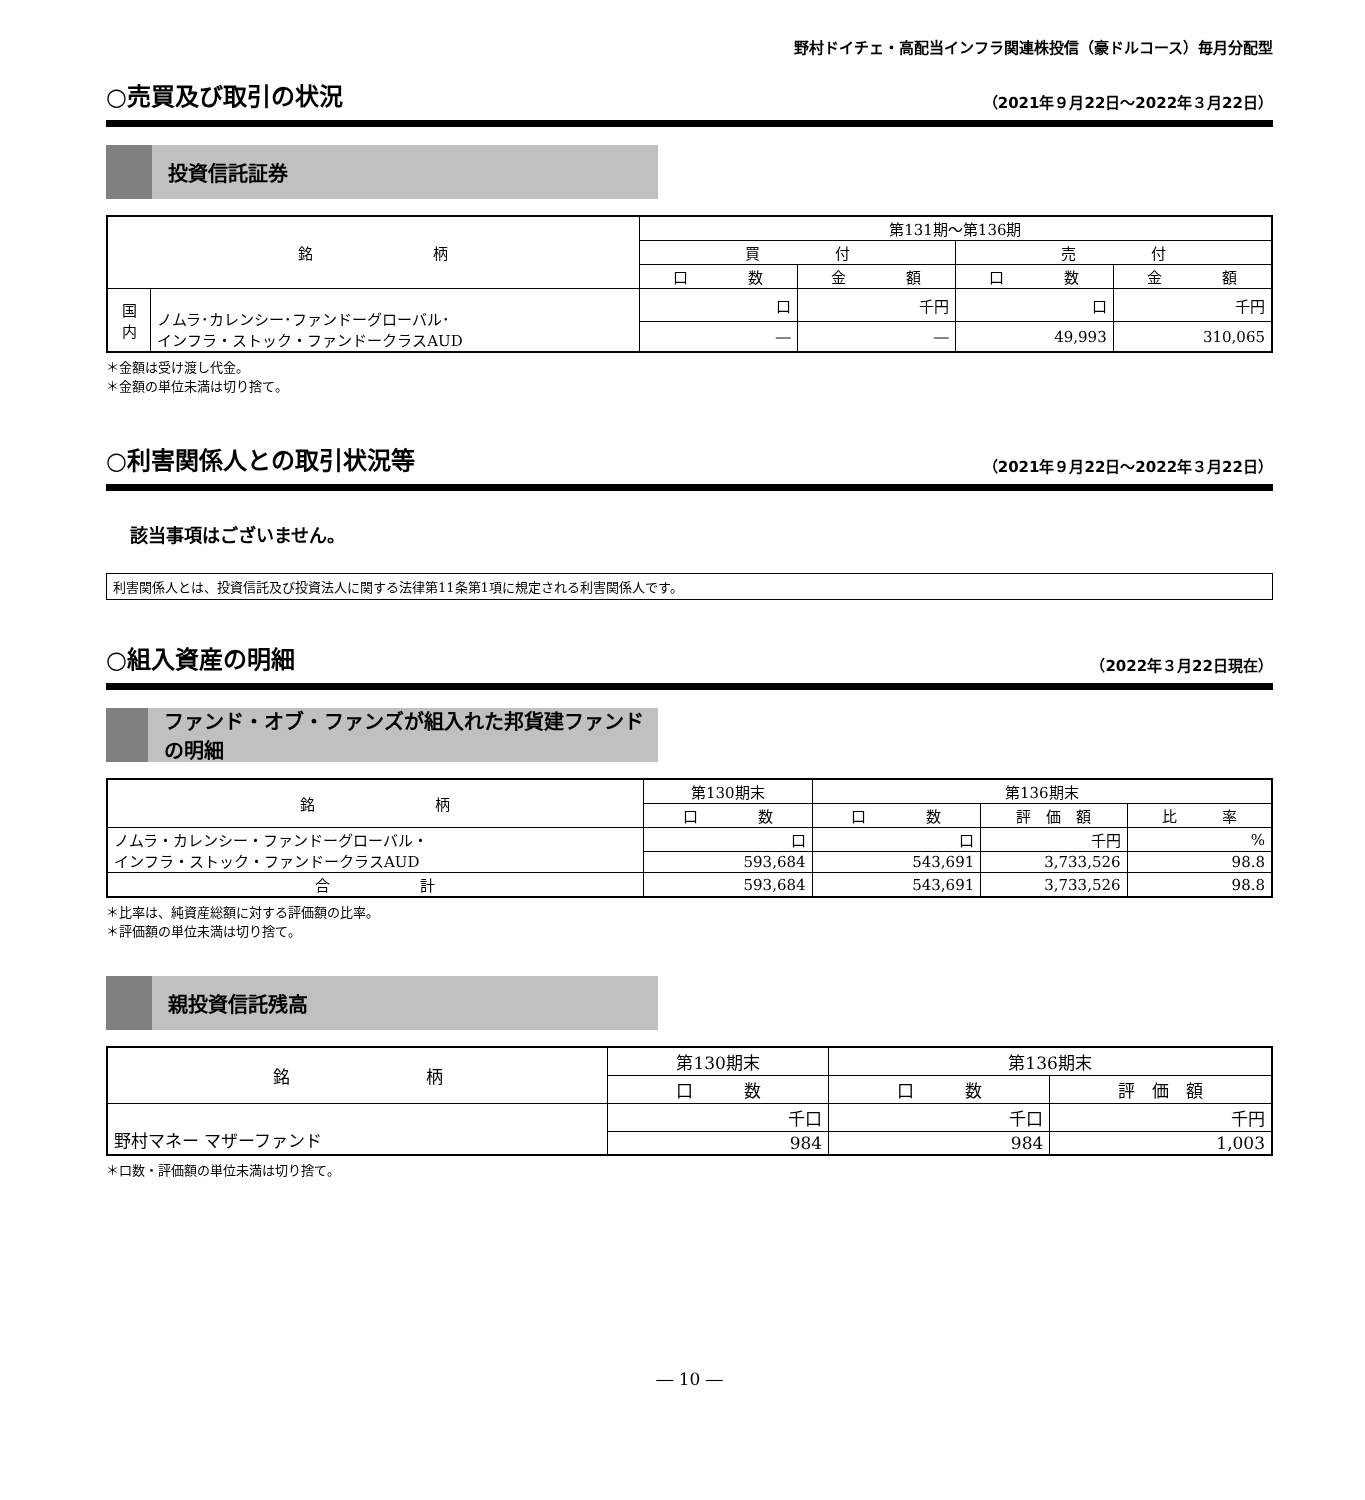野村ドイチェ・高配当インフラ関連株投信（豪ドルコース）毎月分配型
○売買及び取引の状況
（2021年９月22日～2022年３月22日）
投資信託証券
| 銘 柄 | | 第131期～第136期 | | | |
| --- | --- | --- | --- | --- | --- |
| | | 買 付 | | 売 付 | |
| | | 口 数 | 金 額 | 口 数 | 金 額 |
| 国 内 | ノムラ･カレンシー･ファンドーグローバル･ インフラ・ストック・ファンドークラスAUD | 口 | 千円 | 口 | 千円 |
| | | ― | ― | 49,993 | 310,065 |
＊金額は受け渡し代金。
＊金額の単位未満は切り捨て。
○利害関係人との取引状況等
（2021年９月22日～2022年３月22日）
該当事項はございません。
利害関係人とは、投資信託及び投資法人に関する法律第11条第1項に規定される利害関係人です。
○組入資産の明細
（2022年３月22日現在）
ファンド・オブ・ファンズが組入れた邦貨建ファンドの明細
| 銘 柄 | 第130期末 | 第136期末 | | |
| --- | --- | --- | --- | --- |
| | 口 数 | 口 数 | 評 価 額 | 比 率 |
| ノムラ・カレンシー・ファンドーグローバル・ インフラ・ストック・ファンドークラスAUD | 口 | 口 | 千円 | % |
| | 593,684 | 543,691 | 3,733,526 | 98.8 |
| 合 計 | 593,684 | 543,691 | 3,733,526 | 98.8 |
＊比率は、純資産総額に対する評価額の比率。
＊評価額の単位未満は切り捨て。
親投資信託残高
| 銘 柄 | 第130期末 | 第136期末 | |
| --- | --- | --- | --- |
| | 口 数 | 口 数 | 評 価 額 |
| 野村マネー マザーファンド | 千口 | 千口 | 千円 |
| | 984 | 984 | 1,003 |
＊口数・評価額の単位未満は切り捨て。
― 10 ―